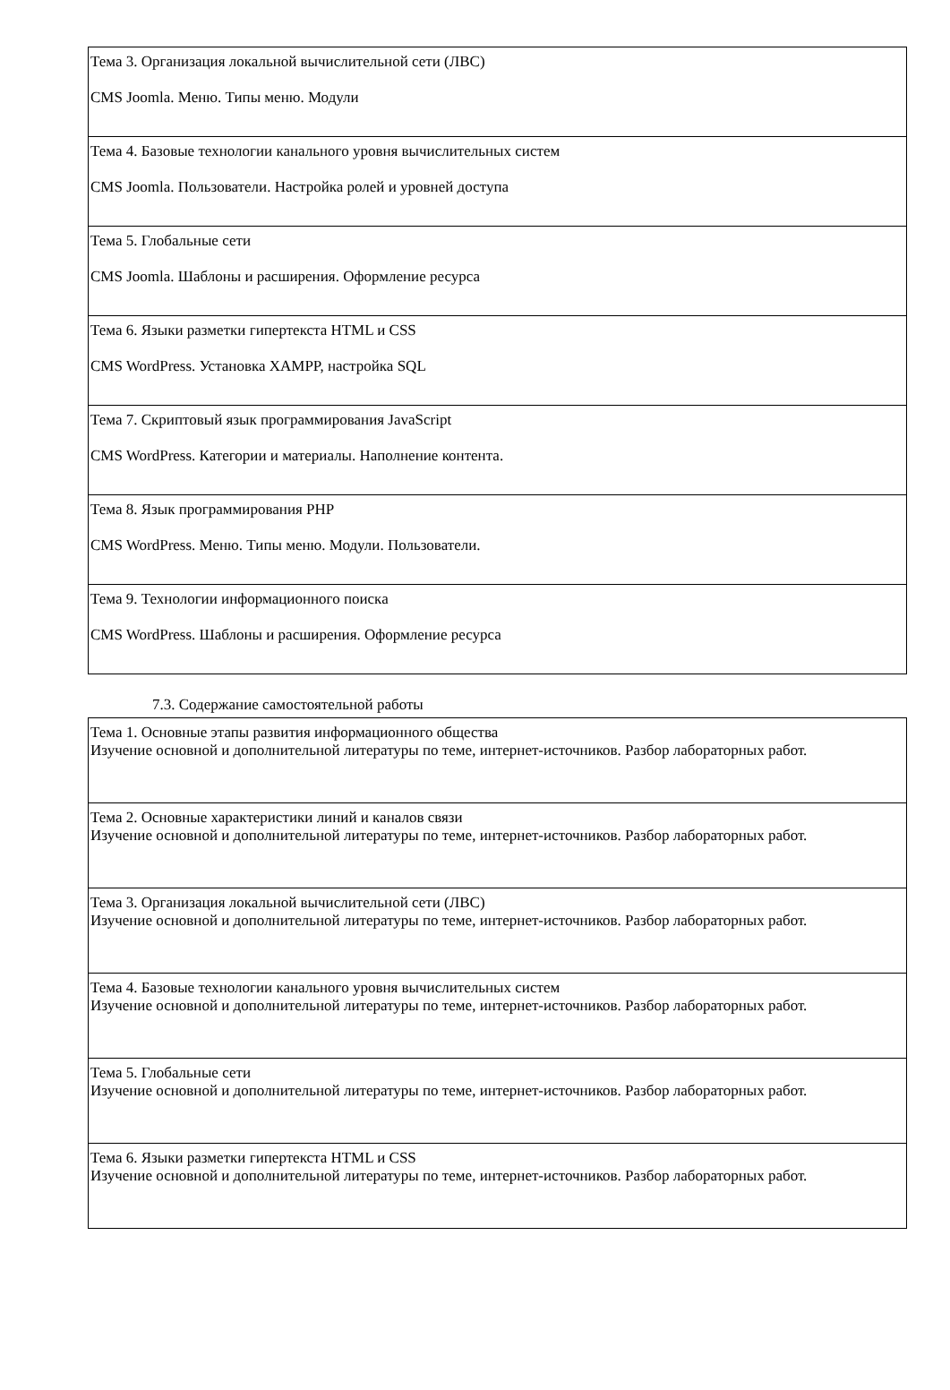| Тема 3. Организация локальной вычислительной сети (ЛВС) CMS Joomla. Меню. Типы меню. Модули |
| Тема 4. Базовые технологии канального уровня вычислительных систем CMS Joomla. Пользователи. Настройка ролей и уровней доступа |
| Тема 5. Глобальные сети CMS Joomla. Шаблоны и расширения. Оформление ресурса |
| Тема 6. Языки разметки гипертекста HTML и CSS CMS WordPress. Установка XAMPP, настройка SQL |
| Тема 7. Скриптовый язык программирования JavaScript CMS WordPress. Категории и материалы. Наполнение контента. |
| Тема 8. Язык программирования PHP CMS WordPress. Меню. Типы меню. Модули. Пользователи. |
| Тема 9. Технологии информационного поиска CMS WordPress. Шаблоны и расширения. Оформление ресурса |
7.3. Содержание самостоятельной работы
| Тема 1. Основные этапы развития информационного общества Изучение основной и дополнительной литературы по теме, интернет-источников. Разбор лабораторных работ. |
| Тема 2. Основные характеристики линий и каналов связи Изучение основной и дополнительной литературы по теме, интернет-источников. Разбор лабораторных работ. |
| Тема 3. Организация локальной вычислительной сети (ЛВС) Изучение основной и дополнительной литературы по теме, интернет-источников. Разбор лабораторных работ. |
| Тема 4. Базовые технологии канального уровня вычислительных систем Изучение основной и дополнительной литературы по теме, интернет-источников. Разбор лабораторных работ. |
| Тема 5. Глобальные сети Изучение основной и дополнительной литературы по теме, интернет-источников. Разбор лабораторных работ. |
| Тема 6. Языки разметки гипертекста HTML и CSS Изучение основной и дополнительной литературы по теме, интернет-источников. Разбор лабораторных работ. |